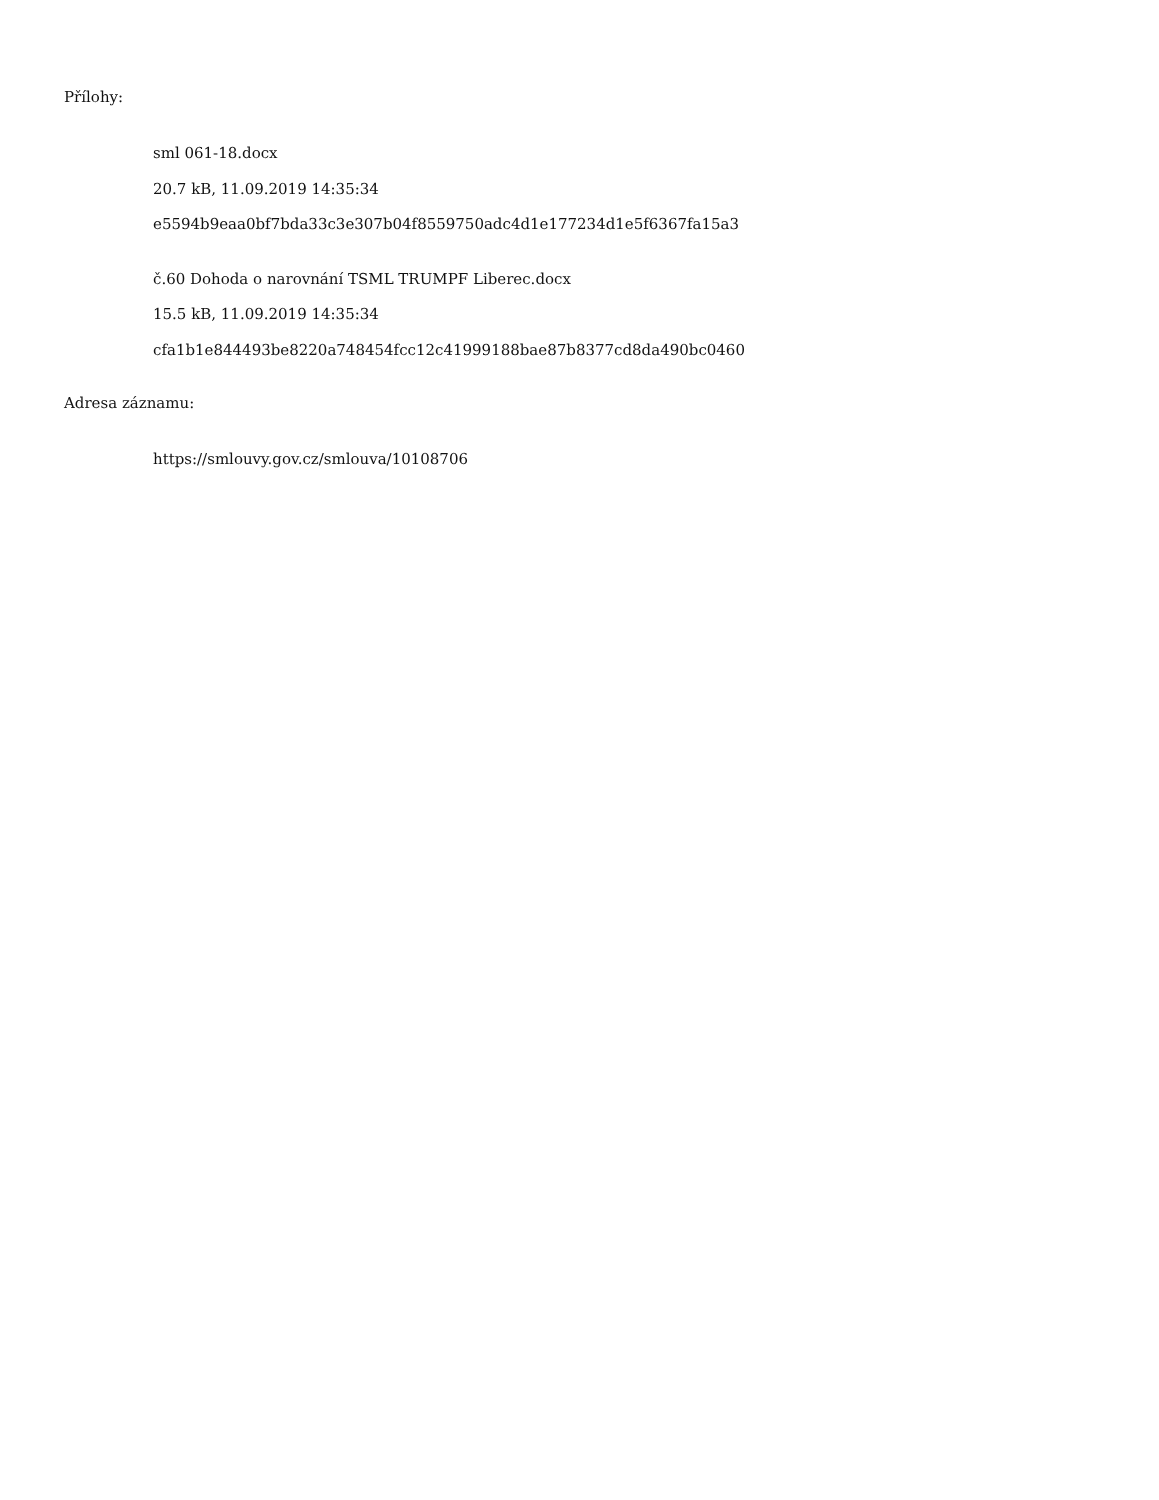Přílohy:
sml 061-18.docx
20.7 kB, 11.09.2019 14:35:34
e5594b9eaa0bf7bda33c3e307b04f8559750adc4d1e177234d1e5f6367fa15a3
č.60 Dohoda o narovnání TSML TRUMPF Liberec.docx
15.5 kB, 11.09.2019 14:35:34
cfa1b1e844493be8220a748454fcc12c41999188bae87b8377cd8da490bc0460
Adresa záznamu:
https://smlouvy.gov.cz/smlouva/10108706